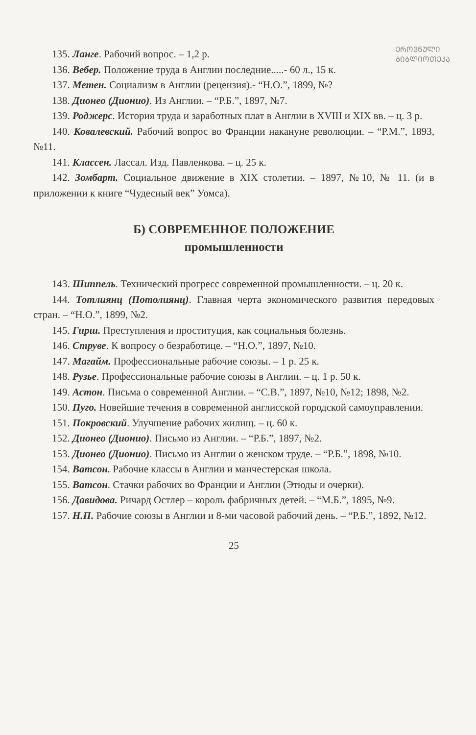ᲔᲠᲝᲕᲜᲣᲚᲘ
ᲑᲘᲑᲚᲘᲝᲗᲔᲙᲐ
135. Ланге. Рабочий вопрос. – 1,2 р.
136. Вебер. Положение труда в Англии последние.....- 60 л., 15 к.
137. Метен. Социализм в Англии (рецензия).- “Н.О.”, 1899, №?
138. Дионео (Дионио). Из Англии. – “Р.Б.”, 1897, №7.
139. Роджерс. История труда и заработных плат в Англии в XVIII и XIX вв. – ц. 3 р.
140. Ковалевский. Рабочий вопрос во Франции накануне революции. – “Р.М.”, 1893, №11.
141. Классен. Лассал. Изд. Павленкова. – ц. 25 к.
142. Зомбарт. Социальное движение в XIX столетии. – 1897, №10, № 11. (и в приложении к книге “Чудесный век” Уомса).
Б) СОВРЕМЕННОЕ ПОЛОЖЕНИЕ
промышленности
143. Шиппель. Технический прогресс современной промышленности. – ц. 20 к.
144. Тотлиянц (Потолиянц). Главная черта экономического развития передовых стран. – “Н.О.”, 1899, №2.
145. Гирш. Преступления и проституция, как социальныя болезнь.
146. Струве. К вопросу о безработице. – “Н.О.”, 1897, №10.
147. Магайм. Профессиональные рабочие союзы. – 1 р. 25 к.
148. Рузье. Профессиональные рабочие союзы в Англии. – ц. 1 р. 50 к.
149. Астон. Письма о современной Англии. – “С.В.”, 1897, №10, №12; 1898, №2.
150. Пуго. Новейшие течения в современной англисской городской самоуправлении.
151. Покровский. Улучшение рабочих жилищ. – ц. 60 к.
152. Дионео (Дионио). Письмо из Англии. – “Р.Б.”, 1897, №2.
153. Дионео (Дионио). Письмо из Англии о женском труде. – “Р.Б.”, 1898, №10.
154. Ватсон. Рабочие классы в Англии и манчестерская школа.
155. Ватсон. Стачки рабочих во Франции и Англии (Этюды и очерки).
156. Давидова. Ричард Остлер – король фабричных детей. – “М.Б.”, 1895, №9.
157. Н.П. Рабочие союзы в Англии и 8-ми часовой рабочий день. – “Р.Б.”, 1892, №12.
25